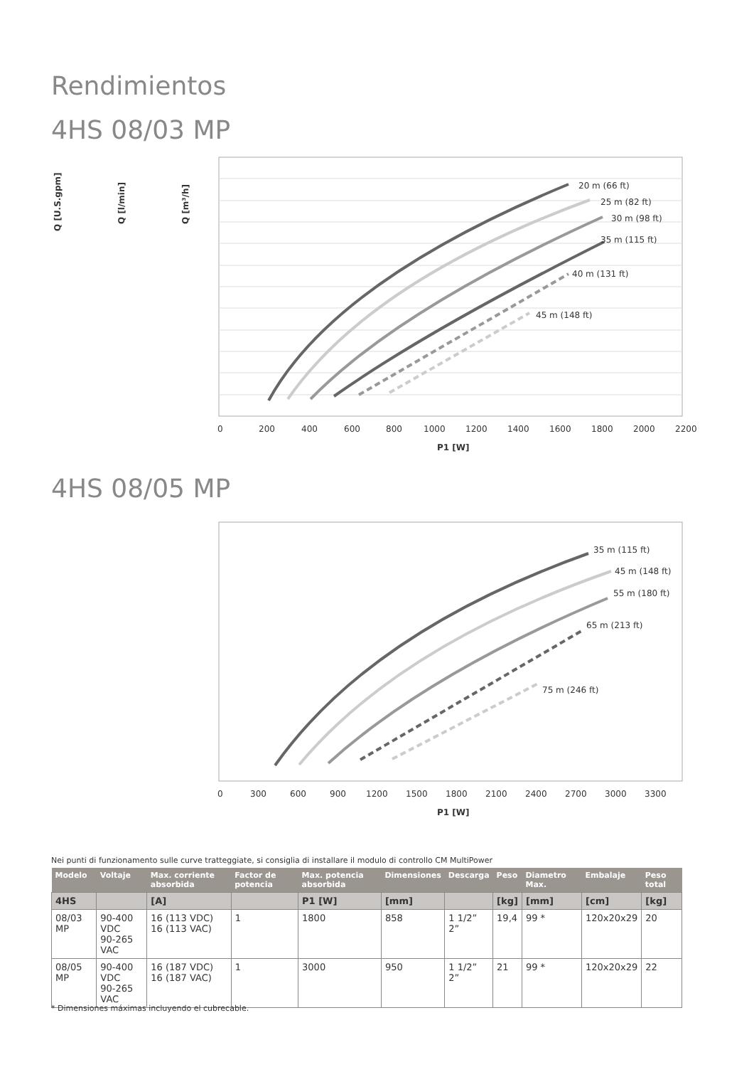Rendimientos
4HS 08/03 MP
20 m (66 ft)
25 m (82 ft)
30 m (98 ft)
35 m (115 ft)
40 m (131 ft)
45 m (148 ft)
0
200
400
600
800
1000
1200
1400
1600
1800
2000
2200
P1 [W]
Q [m³/h]
Q [l/min]
Q [U.S.gpm]
4HS 08/05 MP
35 m (115 ft)
45 m (148 ft)
55 m (180 ft)
65 m (213 ft)
75 m (246 ft)
0
300
600
900
1200
1500
1800
2100
2400
2700
3000
3300
P1 [W]
Nei punti di funzionamento sulle curve tratteggiate, si consiglia di installare il modulo di controllo CM MultiPower
| Modelo | Voltaje | Max. corriente absorbida | Factor de potencia | Max. potencia absorbida | Dimensiones | Descarga | Peso | Diametro Max. | Embalaje | Peso total |
| --- | --- | --- | --- | --- | --- | --- | --- | --- | --- | --- |
| 4HS | | [A] | | P1 [W] | [mm] | | [kg] | [mm] | [cm] | [kg] |
| 08/03 MP | 90-400 VDC 90-265 VAC | 16 (113 VDC) 16 (113 VAC) | 1 | 1800 | 858 | 1 1/2” 2” | 19,4 | 99 * | 120x20x29 | 20 |
| 08/05 MP | 90-400 VDC 90-265 VAC | 16 (187 VDC) 16 (187 VAC) | 1 | 3000 | 950 | 1 1/2” 2” | 21 | 99 * | 120x20x29 | 22 |
* Dimensiones máximas incluyendo el cubrecable.